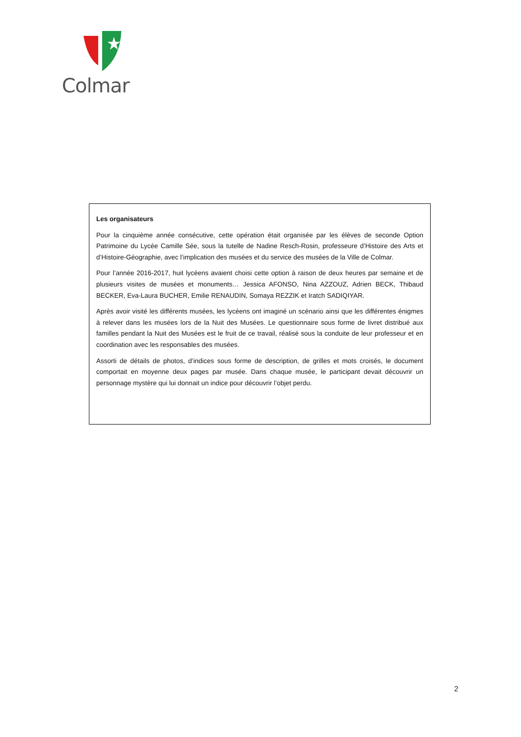Colmar
Les organisateurs
Pour la cinquième année consécutive, cette opération était organisée par les élèves de seconde Option Patrimoine du Lycée Camille Sée, sous la tutelle de Nadine Resch-Rosin, professeure d’Histoire des Arts et d’Histoire-Géographie, avec l’implication des musées et du service des musées de la Ville de Colmar.
Pour l’année 2016-2017, huit lycéens avaient choisi cette option à raison de deux heures par semaine et de plusieurs visites de musées et monuments… Jessica AFONSO, Nina AZZOUZ, Adrien BECK, Thibaud BECKER, Eva-Laura BUCHER, Emilie RENAUDIN, Somaya REZZIK et Iratch SADIQIYAR.
Après avoir visité les différents musées, les lycéens ont imaginé un scénario ainsi que les différentes énigmes à relever dans les musées lors de la Nuit des Musées. Le questionnaire sous forme de livret distribué aux familles pendant la Nuit des Musées est le fruit de ce travail, réalisé sous la conduite de leur professeur et en coordination avec les responsables des musées.
Assorti de détails de photos, d’indices sous forme de description, de grilles et mots croisés, le document comportait en moyenne deux pages par musée. Dans chaque musée, le participant devait découvrir un personnage mystère qui lui donnait un indice pour découvrir l’objet perdu.
2